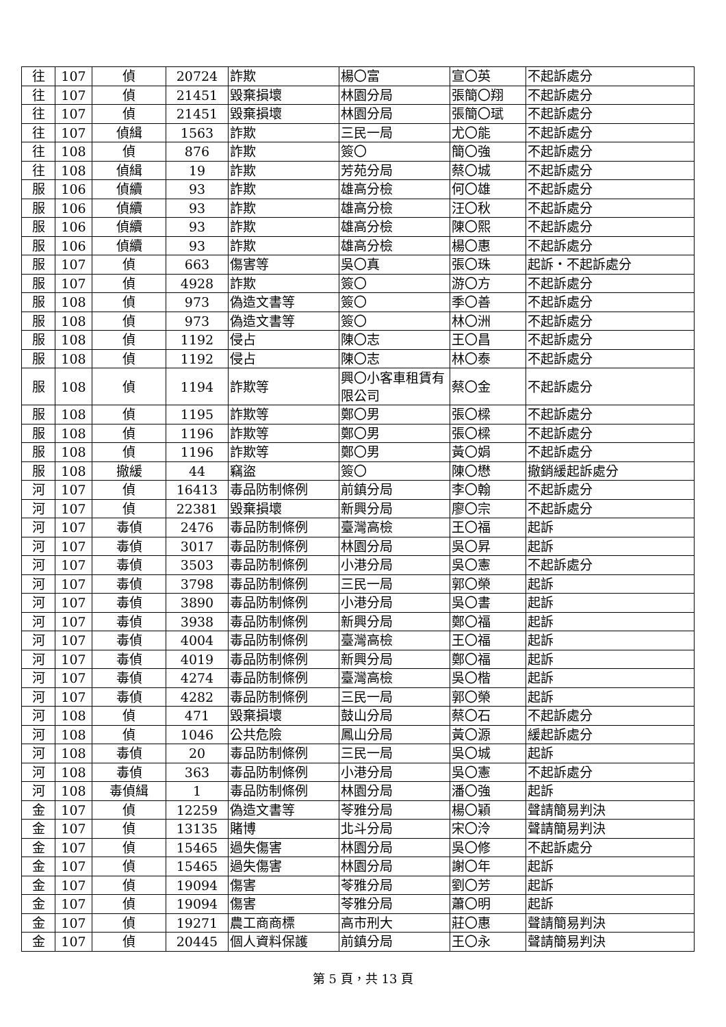| 往 | 107 | 偵 | 20724 | 詐欺 | 楊〇富 | 宣〇英 | 不起訴處分 |
| 往 | 107 | 偵 | 21451 | 毀棄損壞 | 林園分局 | 張簡〇翔 | 不起訴處分 |
| 往 | 107 | 偵 | 21451 | 毀棄損壞 | 林園分局 | 張簡〇珷 | 不起訴處分 |
| 往 | 107 | 偵緝 | 1563 | 詐欺 | 三民一局 | 尤〇能 | 不起訴處分 |
| 往 | 108 | 偵 | 876 | 詐欺 | 簽〇 | 簡〇強 | 不起訴處分 |
| 往 | 108 | 偵緝 | 19 | 詐欺 | 芳苑分局 | 蔡〇城 | 不起訴處分 |
| 服 | 106 | 偵續 | 93 | 詐欺 | 雄高分檢 | 何〇雄 | 不起訴處分 |
| 服 | 106 | 偵續 | 93 | 詐欺 | 雄高分檢 | 汪〇秋 | 不起訴處分 |
| 服 | 106 | 偵續 | 93 | 詐欺 | 雄高分檢 | 陳〇熙 | 不起訴處分 |
| 服 | 106 | 偵續 | 93 | 詐欺 | 雄高分檢 | 楊〇惠 | 不起訴處分 |
| 服 | 107 | 偵 | 663 | 傷害等 | 吳〇真 | 張〇珠 | 起訴・不起訴處分 |
| 服 | 107 | 偵 | 4928 | 詐欺 | 簽〇 | 游〇方 | 不起訴處分 |
| 服 | 108 | 偵 | 973 | 偽造文書等 | 簽〇 | 季〇善 | 不起訴處分 |
| 服 | 108 | 偵 | 973 | 偽造文書等 | 簽〇 | 林〇洲 | 不起訴處分 |
| 服 | 108 | 偵 | 1192 | 侵占 | 陳〇志 | 王〇昌 | 不起訴處分 |
| 服 | 108 | 偵 | 1192 | 侵占 | 陳〇志 | 林〇泰 | 不起訴處分 |
| 服 | 108 | 偵 | 1194 | 詐欺等 | 興〇小客車租賃有限公司 | 蔡〇金 | 不起訴處分 |
| 服 | 108 | 偵 | 1195 | 詐欺等 | 鄭〇男 | 張〇樑 | 不起訴處分 |
| 服 | 108 | 偵 | 1196 | 詐欺等 | 鄭〇男 | 張〇樑 | 不起訴處分 |
| 服 | 108 | 偵 | 1196 | 詐欺等 | 鄭〇男 | 黃〇娟 | 不起訴處分 |
| 服 | 108 | 撤緩 | 44 | 竊盜 | 簽〇 | 陳〇懋 | 撤銷緩起訴處分 |
| 河 | 107 | 偵 | 16413 | 毒品防制條例 | 前鎮分局 | 李〇翰 | 不起訴處分 |
| 河 | 107 | 偵 | 22381 | 毀棄損壞 | 新興分局 | 廖〇宗 | 不起訴處分 |
| 河 | 107 | 毒偵 | 2476 | 毒品防制條例 | 臺灣高檢 | 王〇福 | 起訴 |
| 河 | 107 | 毒偵 | 3017 | 毒品防制條例 | 林園分局 | 吳〇昇 | 起訴 |
| 河 | 107 | 毒偵 | 3503 | 毒品防制條例 | 小港分局 | 吳〇憲 | 不起訴處分 |
| 河 | 107 | 毒偵 | 3798 | 毒品防制條例 | 三民一局 | 郭〇榮 | 起訴 |
| 河 | 107 | 毒偵 | 3890 | 毒品防制條例 | 小港分局 | 吳〇書 | 起訴 |
| 河 | 107 | 毒偵 | 3938 | 毒品防制條例 | 新興分局 | 鄭〇福 | 起訴 |
| 河 | 107 | 毒偵 | 4004 | 毒品防制條例 | 臺灣高檢 | 王〇福 | 起訴 |
| 河 | 107 | 毒偵 | 4019 | 毒品防制條例 | 新興分局 | 鄭〇福 | 起訴 |
| 河 | 107 | 毒偵 | 4274 | 毒品防制條例 | 臺灣高檢 | 吳〇楷 | 起訴 |
| 河 | 107 | 毒偵 | 4282 | 毒品防制條例 | 三民一局 | 郭〇榮 | 起訴 |
| 河 | 108 | 偵 | 471 | 毀棄損壞 | 鼓山分局 | 蔡〇石 | 不起訴處分 |
| 河 | 108 | 偵 | 1046 | 公共危險 | 鳳山分局 | 黃〇源 | 緩起訴處分 |
| 河 | 108 | 毒偵 | 20 | 毒品防制條例 | 三民一局 | 吳〇城 | 起訴 |
| 河 | 108 | 毒偵 | 363 | 毒品防制條例 | 小港分局 | 吳〇憲 | 不起訴處分 |
| 河 | 108 | 毒偵緝 | 1 | 毒品防制條例 | 林園分局 | 潘〇強 | 起訴 |
| 金 | 107 | 偵 | 12259 | 偽造文書等 | 苓雅分局 | 楊〇穎 | 聲請簡易判決 |
| 金 | 107 | 偵 | 13135 | 賭博 | 北斗分局 | 宋〇泠 | 聲請簡易判決 |
| 金 | 107 | 偵 | 15465 | 過失傷害 | 林園分局 | 吳〇修 | 不起訴處分 |
| 金 | 107 | 偵 | 15465 | 過失傷害 | 林園分局 | 謝〇年 | 起訴 |
| 金 | 107 | 偵 | 19094 | 傷害 | 苓雅分局 | 劉〇芳 | 起訴 |
| 金 | 107 | 偵 | 19094 | 傷害 | 苓雅分局 | 蕭〇明 | 起訴 |
| 金 | 107 | 偵 | 19271 | 農工商商標 | 高市刑大 | 莊〇惠 | 聲請簡易判決 |
| 金 | 107 | 偵 | 20445 | 個人資料保護 | 前鎮分局 | 王〇永 | 聲請簡易判決 |
第 5 頁，共 13 頁